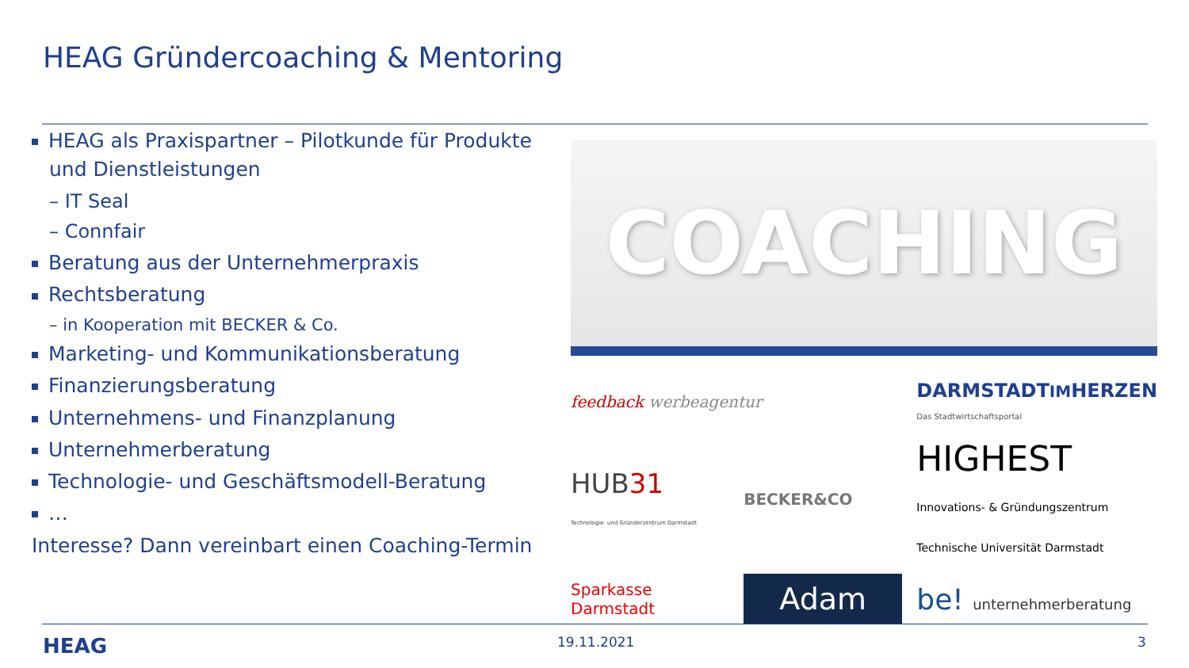HEAG Gründercoaching & Mentoring
HEAG als Praxispartner – Pilotkunde für Produkte und Dienstleistungen
– IT Seal
– Connfair
Beratung aus der Unternehmerpraxis
Rechtsberatung
– in Kooperation mit BECKER & Co.
Marketing- und Kommunikationsberatung
Finanzierungsberatung
Unternehmens- und Finanzplanung
Unternehmerberatung
Technologie- und Geschäftsmodell-Beratung
…
Interesse? Dann vereinbart einen Coaching-Termin
COACHING
feedback werbeagentur
DARMSTADTIMHERZEN
Das Stadtwirtschaftsportal
HUB31
Technologie- und Gründerzentrum Darmstadt
BECKER&CO
HIGHEST
Innovations- & Gründungszentrum
Technische Universität Darmstadt
Sparkasse
Darmstadt
Adam
be! unternehmerberatung
HEAG 19.11.2021 3